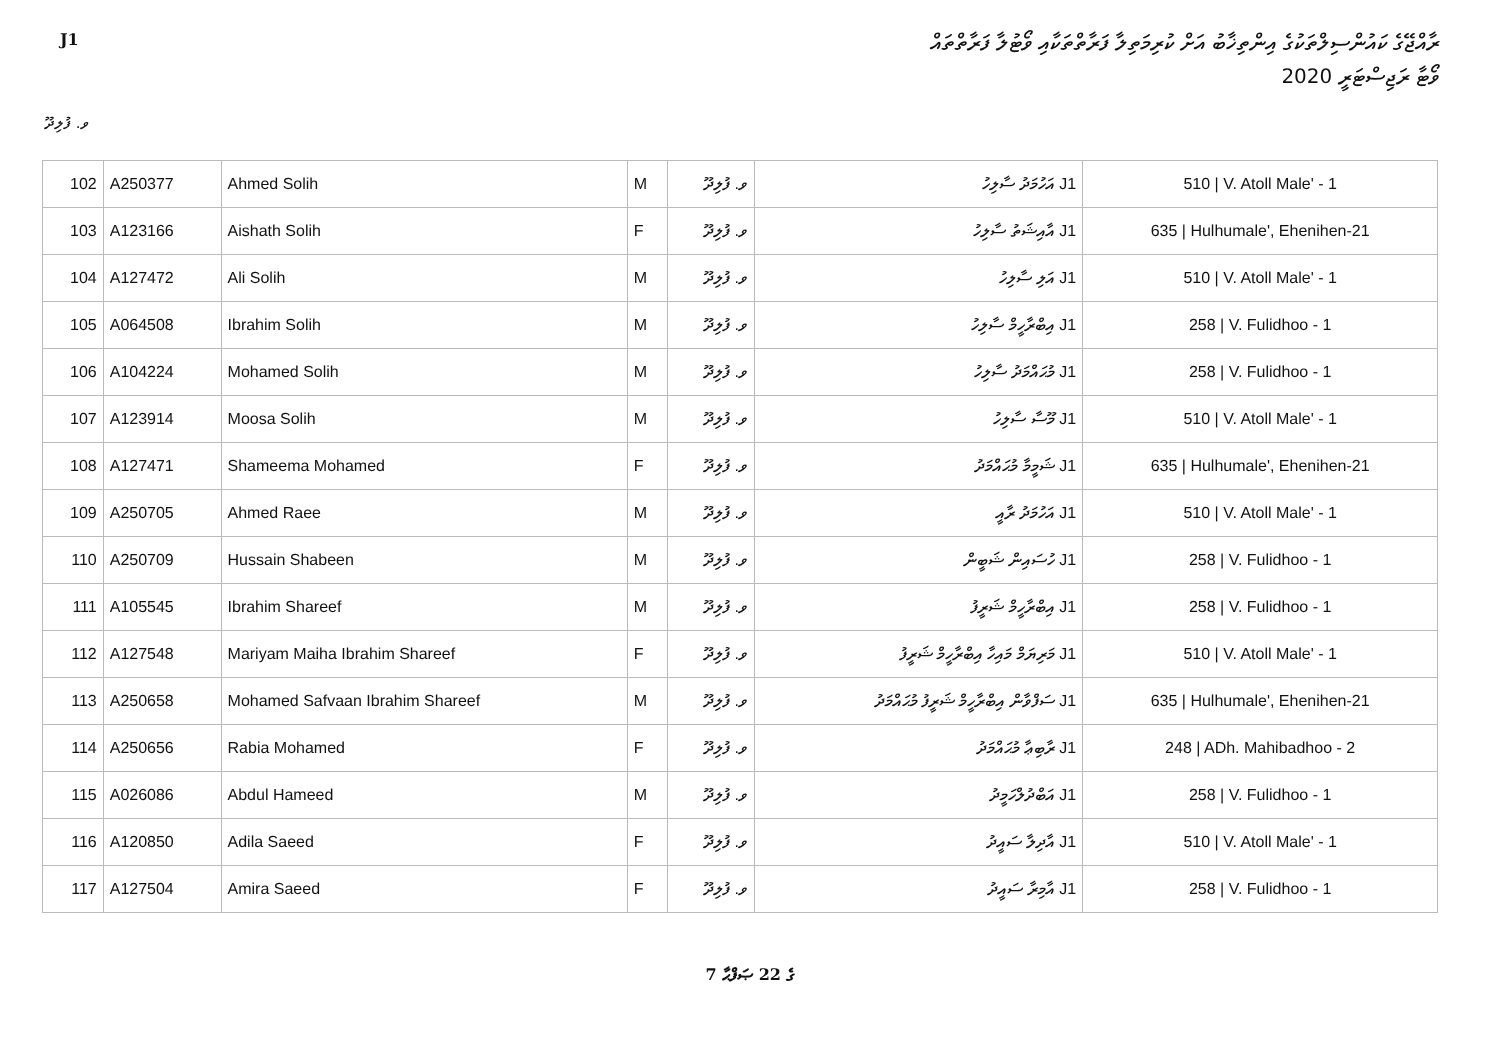ރާއްޖޭގެ ކައުންސިލްތަކުގެ އިންތިޚާބު އަށް ކުރިމަތިލާ ފަރާތްތަކާއި ވޯޓުލާ ފަރާތްތައް
ވޯޓާ ރަޖިސްޓަރީ 2020
J1
ވ. ފުލިދޫ
| 102 | A250377 | Ahmed Solih | M | ވ. ފުލިދޫ | J1 އަހުމަދު ސާލިހު | 510 / V. Atoll Male' - 1 |
| 103 | A123166 | Aishath Solih | F | ވ. ފުލިދޫ | J1 އާއިޝަތު ސާލިހު | 635 / Hulhumale', Ehenihen-21 |
| 104 | A127472 | Ali Solih | M | ވ. ފުލިދޫ | J1 އަލި ސާލިހު | 510 / V. Atoll Male' - 1 |
| 105 | A064508 | Ibrahim Solih | M | ވ. ފުލިދޫ | J1 އިބްރާހީމް ސާލިހު | 258 / V. Fulidhoo - 1 |
| 106 | A104224 | Mohamed Solih | M | ވ. ފުލިދޫ | J1 މުޙައްމަދު ސާލިހު | 258 / V. Fulidhoo - 1 |
| 107 | A123914 | Moosa Solih | M | ވ. ފުލިދޫ | J1 މޫސާ ސާލިހު | 510 / V. Atoll Male' - 1 |
| 108 | A127471 | Shameema Mohamed | F | ވ. ފުލިދޫ | J1 ޝަމީމާ މުޙައްމަދު | 635 / Hulhumale', Ehenihen-21 |
| 109 | A250705 | Ahmed Raee | M | ވ. ފުލިދޫ | J1 އަހުމަދު ރާއީ | 510 / V. Atoll Male' - 1 |
| 110 | A250709 | Hussain Shabeen | M | ވ. ފުލިދޫ | J1 ހުސައިން ޝަބީން | 258 / V. Fulidhoo - 1 |
| 111 | A105545 | Ibrahim Shareef | M | ވ. ފުލިދޫ | J1 އިބްރާހީމް ޝަރީފު | 258 / V. Fulidhoo - 1 |
| 112 | A127548 | Mariyam Maiha Ibrahim Shareef | F | ވ. ފުލިދޫ | J1 މަރިޔަމް މައިހާ އިބްރާހީމް ޝަރީފު | 510 / V. Atoll Male' - 1 |
| 113 | A250658 | Mohamed Safvaan Ibrahim Shareef | M | ވ. ފުލިދޫ | J1 ސަފްވާން އިބްރާހީމް ޝަރީފު މުޙައްމަދު | 635 / Hulhumale', Ehenihen-21 |
| 114 | A250656 | Rabia Mohamed | F | ވ. ފުލިދޫ | J1 ރާބިޢާ މުޙައްމަދު | 248 / ADh. Mahibadhoo - 2 |
| 115 | A026086 | Abdul Hameed | M | ވ. ފުލިދޫ | J1 އަބްދުލްހަމީދު | 258 / V. Fulidhoo - 1 |
| 116 | A120850 | Adila Saeed | F | ވ. ފުލިދޫ | J1 އާދިލާ ސައީދު | 510 / V. Atoll Male' - 1 |
| 117 | A127504 | Amira Saeed | F | ވ. ފުލިދޫ | J1 އާމިރާ ސައީދު | 258 / V. Fulidhoo - 1 |
7 ގެ 22 ޞަފްޙާ